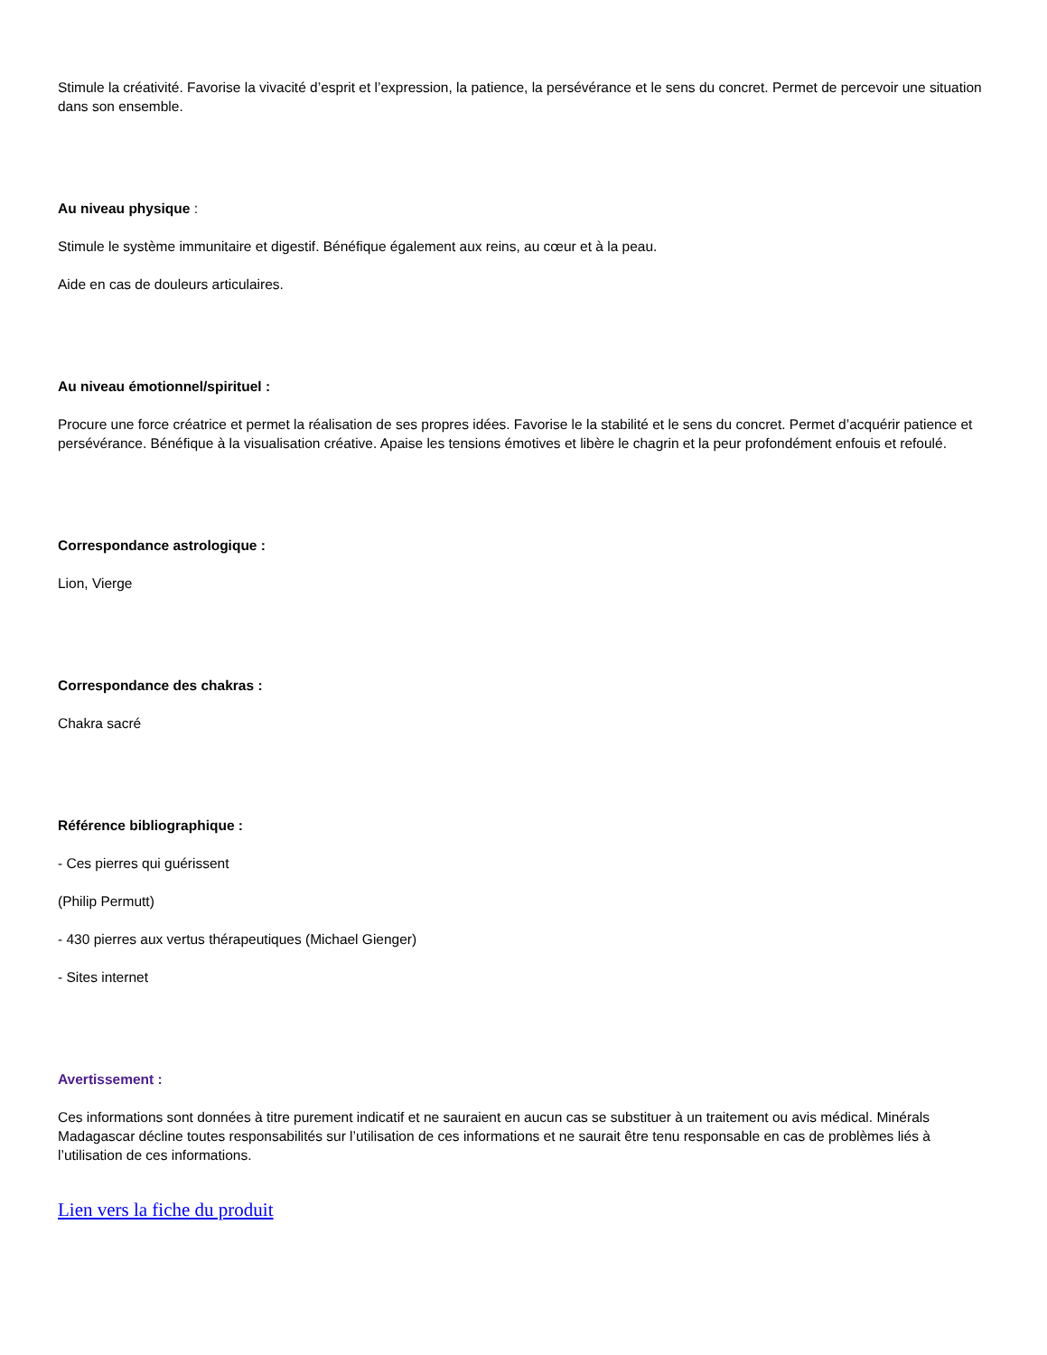Stimule la créativité. Favorise la vivacité d’esprit et l’expression, la patience, la persévérance et le sens du concret. Permet de percevoir une situation dans son ensemble.
Au niveau physique :
Stimule le système immunitaire et digestif. Bénéfique également aux reins, au cœur et à la peau.
Aide en cas de douleurs articulaires.
Au niveau émotionnel/spirituel :
Procure une force créatrice et permet la réalisation de ses propres idées. Favorise le la stabilité et le sens du concret. Permet d’acquérir patience et persévérance. Bénéfique à la visualisation créative. Apaise les tensions émotives et libère le chagrin et la peur profondément enfouis et refoulé.
Correspondance astrologique :
Lion, Vierge
Correspondance des chakras :
Chakra sacré
Référence bibliographique :
- Ces pierres qui guérissent
(Philip Permutt)
- 430 pierres aux vertus thérapeutiques (Michael Gienger)
- Sites internet
Avertissement :
Ces informations sont données à titre purement indicatif et ne sauraient en aucun cas se substituer à un traitement ou avis médical. Minérals Madagascar décline toutes responsabilités sur l’utilisation de ces informations et ne saurait être tenu responsable en cas de problèmes liés à l’utilisation de ces informations.
Lien vers la fiche du produit